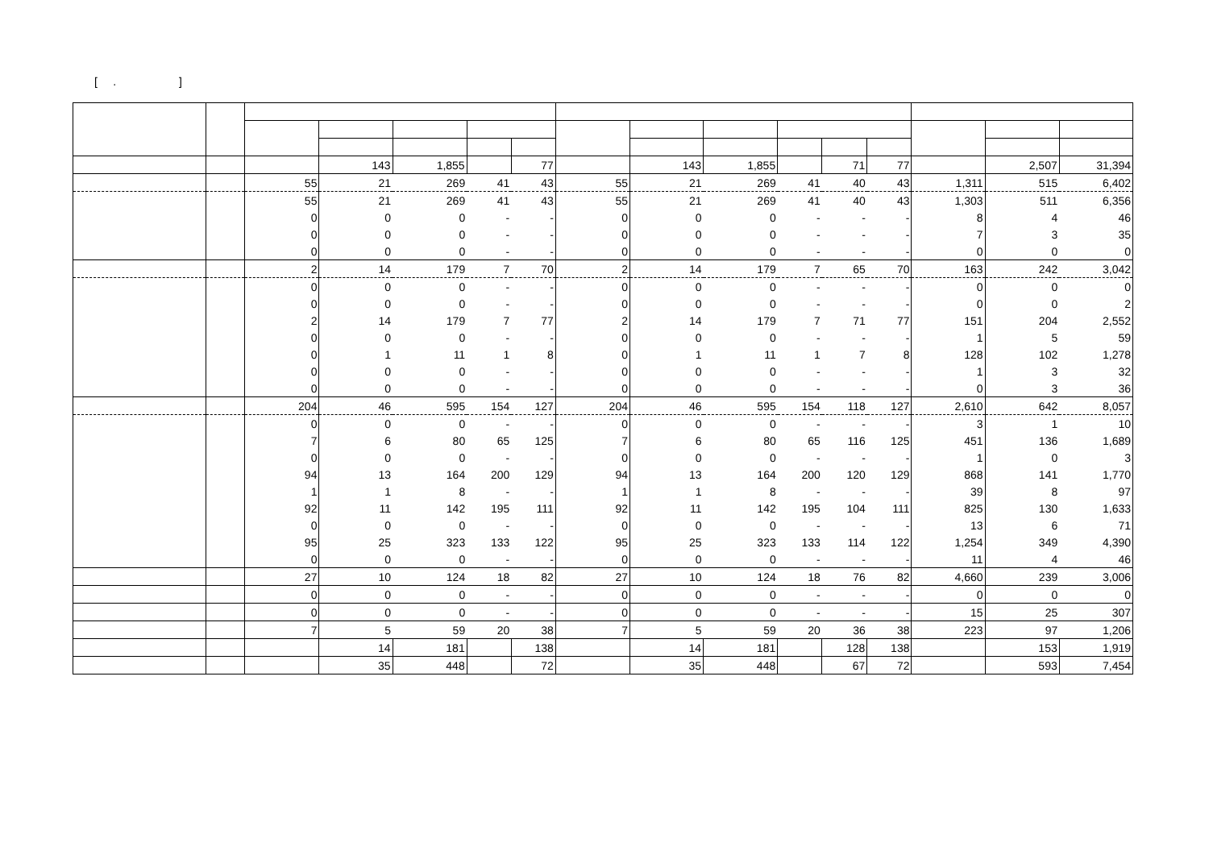[ . ]
| | | | 143 | 1,855 | | 77 | | 143 | 1,855 | | 71 | 77 | | 2,507 | 31,394 |
| | | 55 | 21 | 269 | 41 | 43 | 55 | 21 | 269 | 41 | 40 | 43 | 1,311 | 515 | 6,402 |
| | | 55 | 21 | 269 | 41 | 43 | 55 | 21 | 269 | 41 | 40 | 43 | 1,303 | 511 | 6,356 |
| | | 0 | 0 | 0 | - | - | 0 | 0 | 0 | - | - | - | 8 | 4 | 46 |
| | | 0 | 0 | 0 | - | - | 0 | 0 | 0 | - | - | - | 7 | 3 | 35 |
| | | 0 | 0 | 0 | - | - | 0 | 0 | 0 | - | - | - | 0 | 0 | 0 |
| | | 2 | 14 | 179 | 7 | 70 | 2 | 14 | 179 | 7 | 65 | 70 | 163 | 242 | 3,042 |
| | | 0 | 0 | 0 | - | - | 0 | 0 | 0 | - | - | - | 0 | 0 | 0 |
| | | 0 | 0 | 0 | - | - | 0 | 0 | 0 | - | - | - | 0 | 0 | 2 |
| | | 2 | 14 | 179 | 7 | 77 | 2 | 14 | 179 | 7 | 71 | 77 | 151 | 204 | 2,552 |
| | | 0 | 0 | 0 | - | - | 0 | 0 | 0 | - | - | - | 1 | 5 | 59 |
| | | 0 | 1 | 11 | 1 | 8 | 0 | 1 | 11 | 1 | 7 | 8 | 128 | 102 | 1,278 |
| | | 0 | 0 | 0 | - | - | 0 | 0 | 0 | - | - | - | 1 | 3 | 32 |
| | | 0 | 0 | 0 | - | - | 0 | 0 | 0 | - | - | - | 0 | 3 | 36 |
| | | 204 | 46 | 595 | 154 | 127 | 204 | 46 | 595 | 154 | 118 | 127 | 2,610 | 642 | 8,057 |
| | | 0 | 0 | 0 | - | - | 0 | 0 | 0 | - | - | - | 3 | 1 | 10 |
| | | 7 | 6 | 80 | 65 | 125 | 7 | 6 | 80 | 65 | 116 | 125 | 451 | 136 | 1,689 |
| | | 0 | 0 | 0 | - | - | 0 | 0 | 0 | - | - | - | 1 | 0 | 3 |
| | | 94 | 13 | 164 | 200 | 129 | 94 | 13 | 164 | 200 | 120 | 129 | 868 | 141 | 1,770 |
| | | 1 | 1 | 8 | - | - | 1 | 1 | 8 | - | - | - | 39 | 8 | 97 |
| | | 92 | 11 | 142 | 195 | 111 | 92 | 11 | 142 | 195 | 104 | 111 | 825 | 130 | 1,633 |
| | | 0 | 0 | 0 | - | - | 0 | 0 | 0 | - | - | - | 13 | 6 | 71 |
| | | 95 | 25 | 323 | 133 | 122 | 95 | 25 | 323 | 133 | 114 | 122 | 1,254 | 349 | 4,390 |
| | | 0 | 0 | 0 | - | - | 0 | 0 | 0 | - | - | - | 11 | 4 | 46 |
| | | 27 | 10 | 124 | 18 | 82 | 27 | 10 | 124 | 18 | 76 | 82 | 4,660 | 239 | 3,006 |
| | | 0 | 0 | 0 | - | - | 0 | 0 | 0 | - | - | - | 0 | 0 | 0 |
| | | 0 | 0 | 0 | - | - | 0 | 0 | 0 | - | - | - | 15 | 25 | 307 |
| | | 7 | 5 | 59 | 20 | 38 | 7 | 5 | 59 | 20 | 36 | 38 | 223 | 97 | 1,206 |
| | | | 14 | 181 | | 138 | | 14 | 181 | | 128 | 138 | | 153 | 1,919 |
| | | | 35 | 448 | | 72 | | 35 | 448 | | 67 | 72 | | 593 | 7,454 |